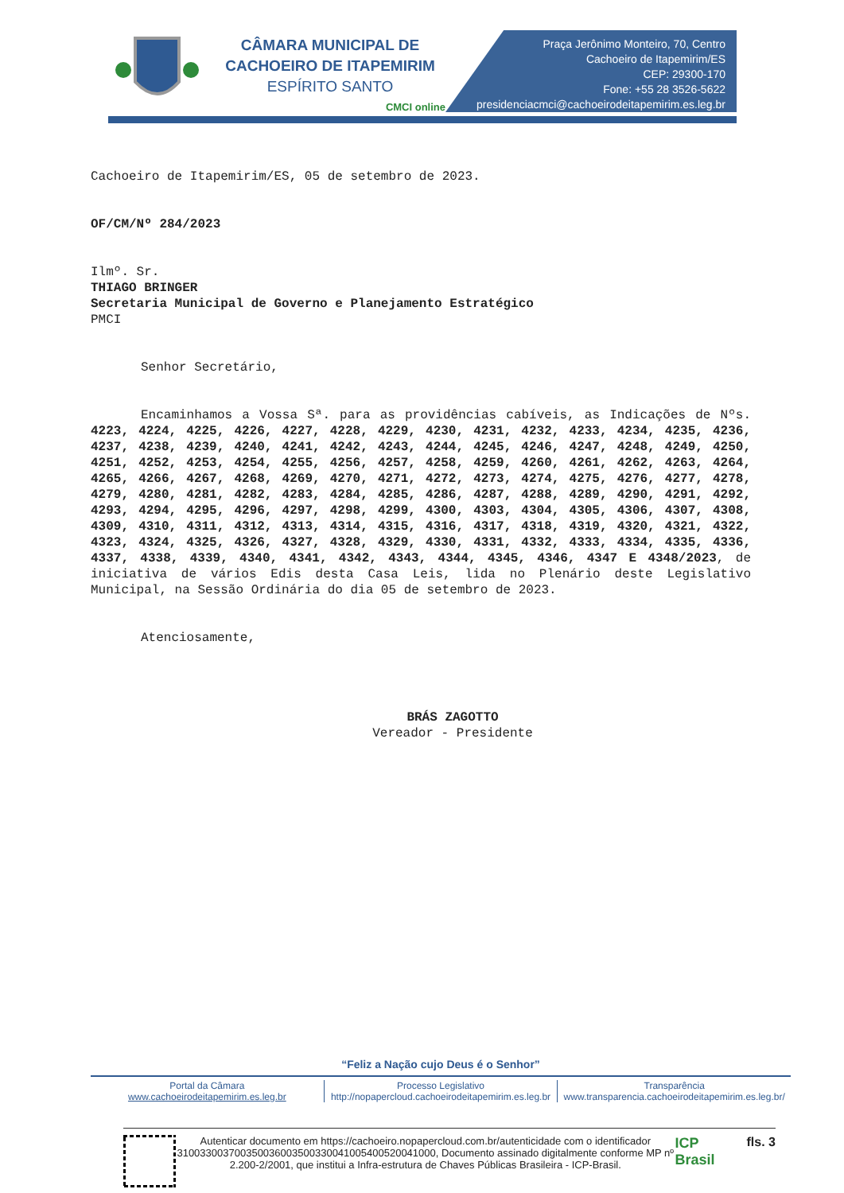CÂMARA MUNICIPAL DE
CACHOEIRO DE ITAPEMIRIM
ESPÍRITO SANTO
CMCI online
Praça Jerônimo Monteiro, 70, Centro
Cachoeiro de Itapemirim/ES
CEP: 29300-170
Fone: +55 28 3526-5622
presidenciacmci@cachoeirodeitapemirim.es.leg.br
Cachoeiro de Itapemirim/ES, 05 de setembro de 2023.
OF/CM/Nº 284/2023
Ilmº. Sr.
THIAGO BRINGER
Secretaria Municipal de Governo e Planejamento Estratégico
PMCI
Senhor Secretário,
Encaminhamos a Vossa Sª. para as providências cabíveis, as Indicações de Nºs. 4223, 4224, 4225, 4226, 4227, 4228, 4229, 4230, 4231, 4232, 4233, 4234, 4235, 4236, 4237, 4238, 4239, 4240, 4241, 4242, 4243, 4244, 4245, 4246, 4247, 4248, 4249, 4250, 4251, 4252, 4253, 4254, 4255, 4256, 4257, 4258, 4259, 4260, 4261, 4262, 4263, 4264, 4265, 4266, 4267, 4268, 4269, 4270, 4271, 4272, 4273, 4274, 4275, 4276, 4277, 4278, 4279, 4280, 4281, 4282, 4283, 4284, 4285, 4286, 4287, 4288, 4289, 4290, 4291, 4292, 4293, 4294, 4295, 4296, 4297, 4298, 4299, 4300, 4303, 4304, 4305, 4306, 4307, 4308, 4309, 4310, 4311, 4312, 4313, 4314, 4315, 4316, 4317, 4318, 4319, 4320, 4321, 4322, 4323, 4324, 4325, 4326, 4327, 4328, 4329, 4330, 4331, 4332, 4333, 4334, 4335, 4336, 4337, 4338, 4339, 4340, 4341, 4342, 4343, 4344, 4345, 4346, 4347 E 4348/2023, de iniciativa de vários Edis desta Casa Leis, lida no Plenário deste Legislativo Municipal, na Sessão Ordinária do dia 05 de setembro de 2023.
Atenciosamente,
BRÁS ZAGOTTO
Vereador - Presidente
“Feliz a Nação cujo Deus é o Senhor”
Portal da Câmara
www.cachoeirodeitapemirim.es.leg.br
Processo Legislativo
http://nopapercloud.cachoeirodeitapemirim.es.leg.br
Transparência
www.transparencia.cachoeirodeitapemirim.es.leg.br/
Autenticar documento em https://cachoeiro.nopapercloud.com.br/autenticidade com o identificador 310033003700350036003500330041005400520041000, Documento assinado digitalmente conforme MP nº 2.200-2/2001, que institui a Infra-estrutura de Chaves Públicas Brasileira - ICP-Brasil.
ICP Brasil
fls. 3